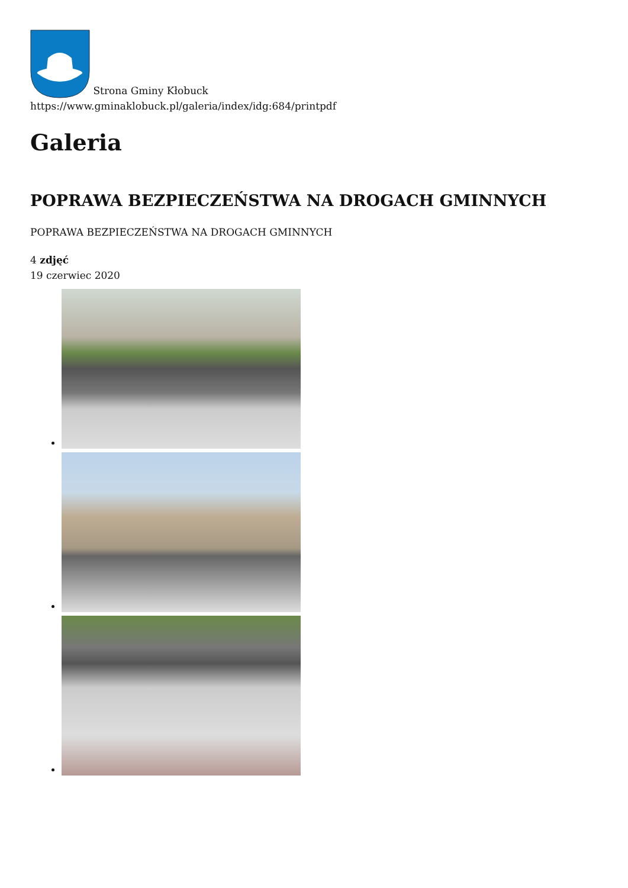Strona Gminy Kłobuck
https://www.gminaklobuck.pl/galeria/index/idg:684/printpdf
Galeria
POPRAWA BEZPIECZEŃSTWA NA DROGACH GMINNYCH
POPRAWA BEZPIECZEŃSTWA NA DROGACH GMINNYCH
4 zdjęć
19 czerwiec 2020